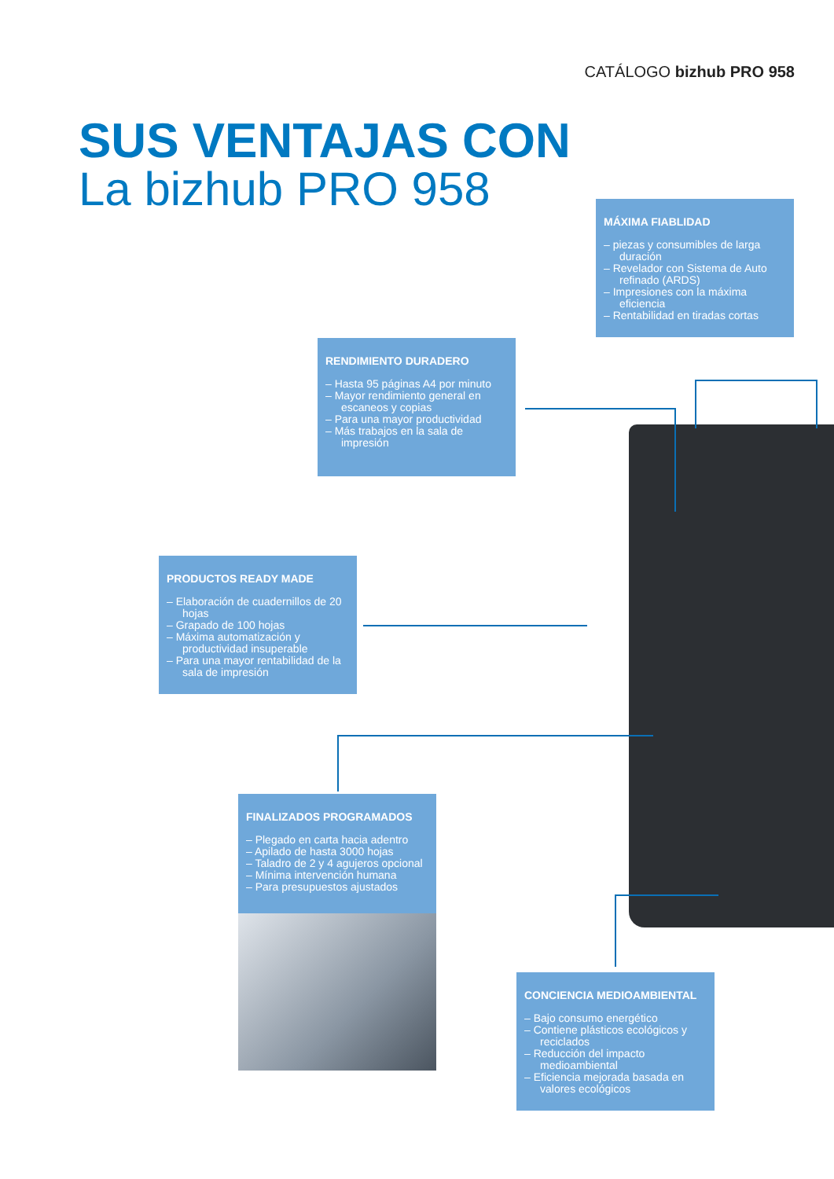CATÁLOGO bizhub PRO 958
SUS VENTAJAS CON
La bizhub PRO 958
MÁXIMA FIABLIDAD
– piezas y consumibles de larga duración
– Revelador con Sistema de Auto refinado (ARDS)
– Impresiones con la máxima eficiencia
– Rentabilidad en tiradas cortas
RENDIMIENTO DURADERO
– Hasta 95 páginas A4 por minuto
– Mayor rendimiento general en escaneos y copias
– Para una mayor productividad
– Más trabajos en la sala de impresión
PRODUCTOS READY MADE
– Elaboración de cuadernillos de 20 hojas
– Grapado de 100 hojas
– Máxima automatización y productividad insuperable
– Para una mayor rentabilidad de la sala de impresión
FINALIZADOS PROGRAMADOS
– Plegado en carta hacia adentro
– Apilado de hasta 3000 hojas
– Taladro de 2 y 4 agujeros opcional
– Mínima intervención humana
– Para presupuestos ajustados
CONCIENCIA MEDIOAMBIENTAL
– Bajo consumo energético
– Contiene plásticos ecológicos y reciclados
– Reducción del impacto medioambiental
– Eficiencia mejorada basada en valores ecológicos